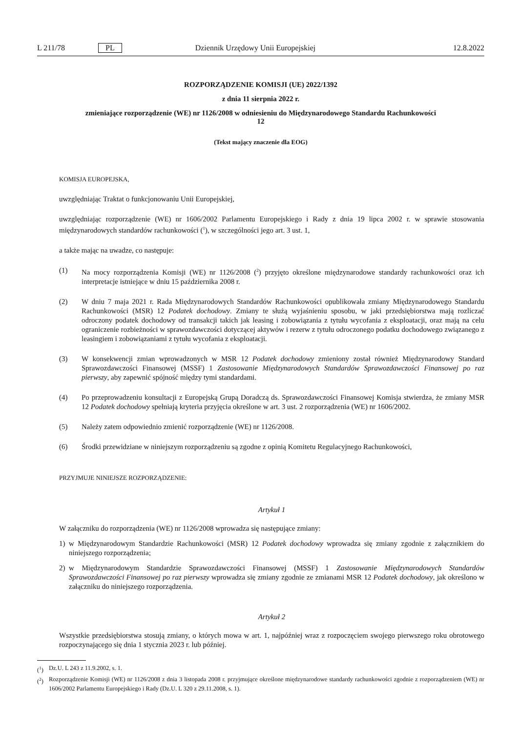L 211/78 PL Dziennik Urzędowy Unii Europejskiej 12.8.2022
ROZPORZĄDZENIE KOMISJI (UE) 2022/1392
z dnia 11 sierpnia 2022 r.
zmieniające rozporządzenie (WE) nr 1126/2008 w odniesieniu do Międzynarodowego Standardu Rachunkowości 12
(Tekst mający znaczenie dla EOG)
KOMISJA EUROPEJSKA,
uwzględniając Traktat o funkcjonowaniu Unii Europejskiej,
uwzględniając rozporządzenie (WE) nr 1606/2002 Parlamentu Europejskiego i Rady z dnia 19 lipca 2002 r. w sprawie stosowania międzynarodowych standardów rachunkowości (<sup>1</sup>), w szczególności jego art. 3 ust. 1,
a także mając na uwadze, co następuje:
(1) Na mocy rozporządzenia Komisji (WE) nr 1126/2008 (<sup>2</sup>) przyjęto określone międzynarodowe standardy rachunkowości oraz ich interpretacje istniejące w dniu 15 października 2008 r.
(2) W dniu 7 maja 2021 r. Rada Międzynarodowych Standardów Rachunkowości opublikowała zmiany Międzynarodowego Standardu Rachunkowości (MSR) 12 Podatek dochodowy. Zmiany te służą wyjaśnieniu sposobu, w jaki przedsiębiorstwa mają rozliczać odroczony podatek dochodowy od transakcji takich jak leasing i zobowiązania z tytułu wycofania z eksploatacji, oraz mają na celu ograniczenie rozbieżności w sprawozdawczości dotyczącej aktywów i rezerw z tytułu odroczonego podatku dochodowego związanego z leasingiem i zobowiązaniami z tytułu wycofania z eksploatacji.
(3) W konsekwencji zmian wprowadzonych w MSR 12 Podatek dochodowy zmieniony został również Międzynarodowy Standard Sprawozdawczości Finansowej (MSSF) 1 Zastosowanie Międzynarodowych Standardów Sprawozdawczości Finansowej po raz pierwszy, aby zapewnić spójność między tymi standardami.
(4) Po przeprowadzeniu konsultacji z Europejską Grupą Doradczą ds. Sprawozdawczości Finansowej Komisja stwierdza, że zmiany MSR 12 Podatek dochodowy spełniają kryteria przyjęcia określone w art. 3 ust. 2 rozporządzenia (WE) nr 1606/2002.
(5) Należy zatem odpowiednio zmienić rozporządzenie (WE) nr 1126/2008.
(6) Środki przewidziane w niniejszym rozporządzeniu są zgodne z opinią Komitetu Regulacyjnego Rachunkowości,
PRZYJMUJE NINIEJSZE ROZPORZĄDZENIE:
Artykuł 1
W załączniku do rozporządzenia (WE) nr 1126/2008 wprowadza się następujące zmiany:
1) w Międzynarodowym Standardzie Rachunkowości (MSR) 12 Podatek dochodowy wprowadza się zmiany zgodnie z załącznikiem do niniejszego rozporządzenia;
2) w Międzynarodowym Standardzie Sprawozdawczości Finansowej (MSSF) 1 Zastosowanie Międzynarodowych Standardów Sprawozdawczości Finansowej po raz pierwszy wprowadza się zmiany zgodnie ze zmianami MSR 12 Podatek dochodowy, jak określono w załączniku do niniejszego rozporządzenia.
Artykuł 2
Wszystkie przedsiębiorstwa stosują zmiany, o których mowa w art. 1, najpóźniej wraz z rozpoczęciem swojego pierwszego roku obrotowego rozpoczynającego się dnia 1 stycznia 2023 r. lub później.
(<sup>1</sup>) Dz.U. L 243 z 11.9.2002, s. 1.
(<sup>2</sup>) Rozporządzenie Komisji (WE) nr 1126/2008 z dnia 3 listopada 2008 r. przyjmujące określone międzynarodowe standardy rachunkowości zgodnie z rozporządzeniem (WE) nr 1606/2002 Parlamentu Europejskiego i Rady (Dz.U. L 320 z 29.11.2008, s. 1).